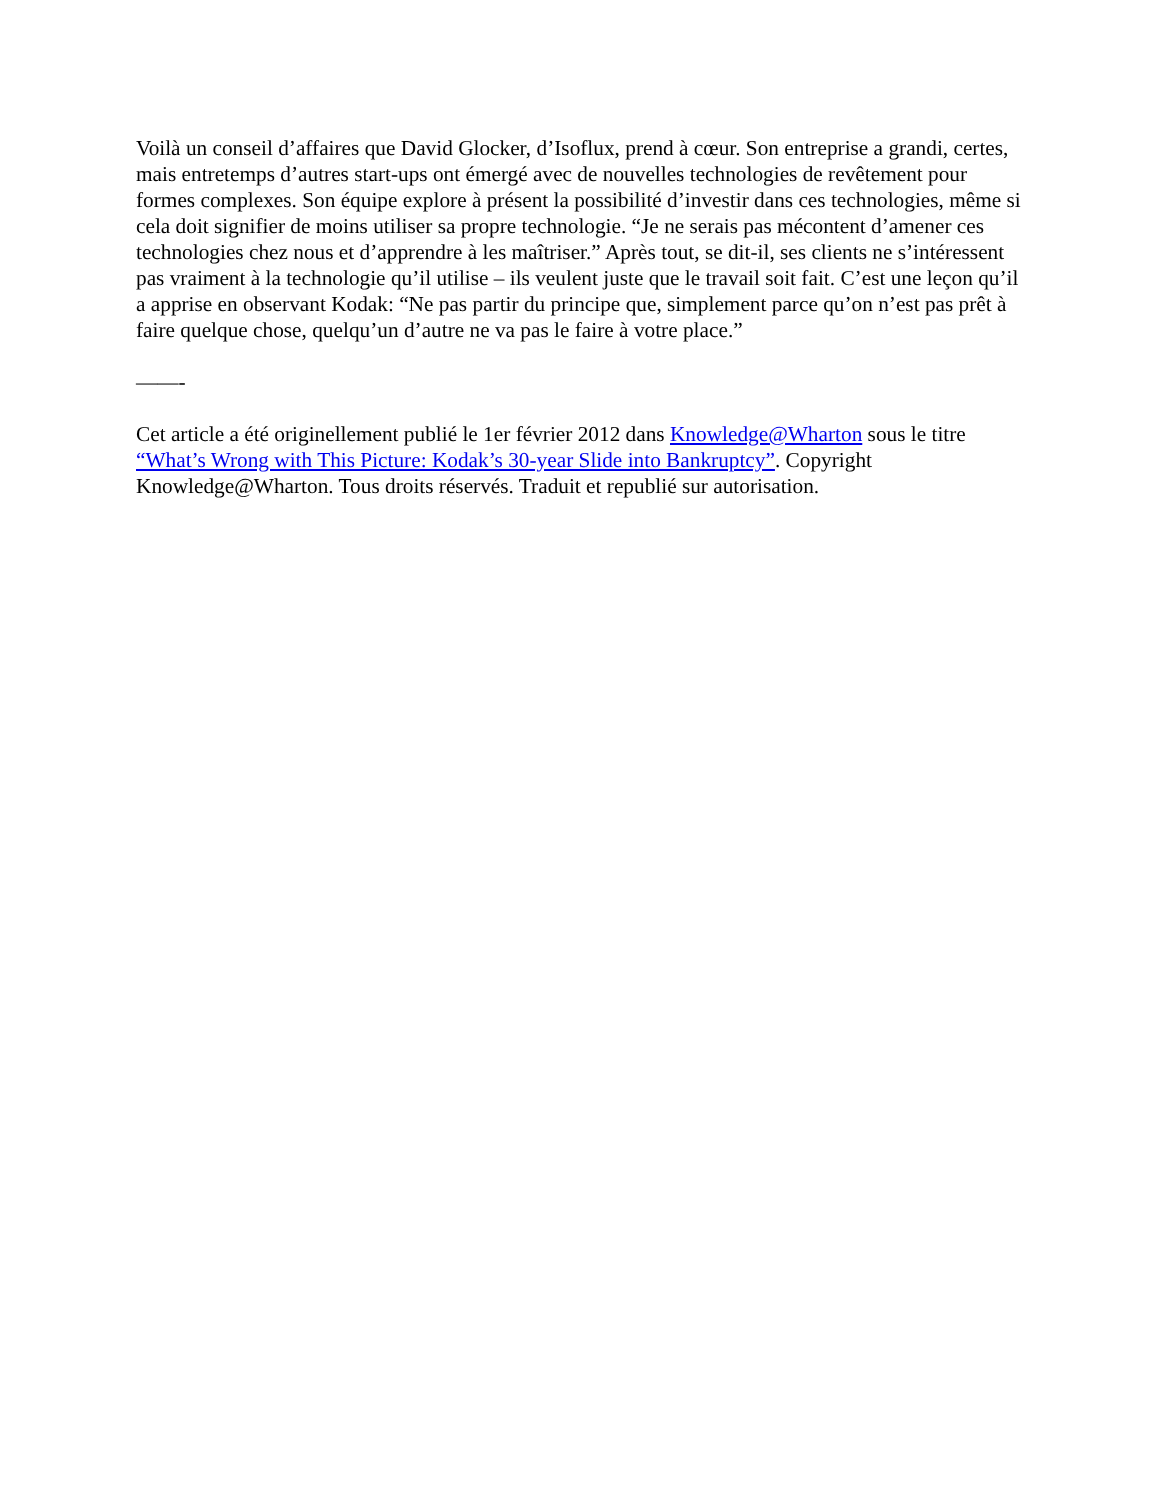Voilà un conseil d’affaires que David Glocker, d’Isoflux, prend à cœur. Son entreprise a grandi, certes, mais entretemps d’autres start-ups ont émergé avec de nouvelles technologies de revêtement pour formes complexes. Son équipe explore à présent la possibilité d’investir dans ces technologies, même si cela doit signifier de moins utiliser sa propre technologie. “Je ne serais pas mécontent d’amener ces technologies chez nous et d’apprendre à les maîtriser.” Après tout, se dit-il, ses clients ne s’intéressent pas vraiment à la technologie qu’il utilise – ils veulent juste que le travail soit fait. C’est une leçon qu’il a apprise en observant Kodak: “Ne pas partir du principe que, simplement parce qu’on n’est pas prêt à faire quelque chose, quelqu’un d’autre ne va pas le faire à votre place.”
——-
Cet article a été originellement publié le 1er février 2012 dans Knowledge@Wharton sous le titre “What’s Wrong with This Picture: Kodak’s 30-year Slide into Bankruptcy”. Copyright Knowledge@Wharton. Tous droits réservés. Traduit et republié sur autorisation.